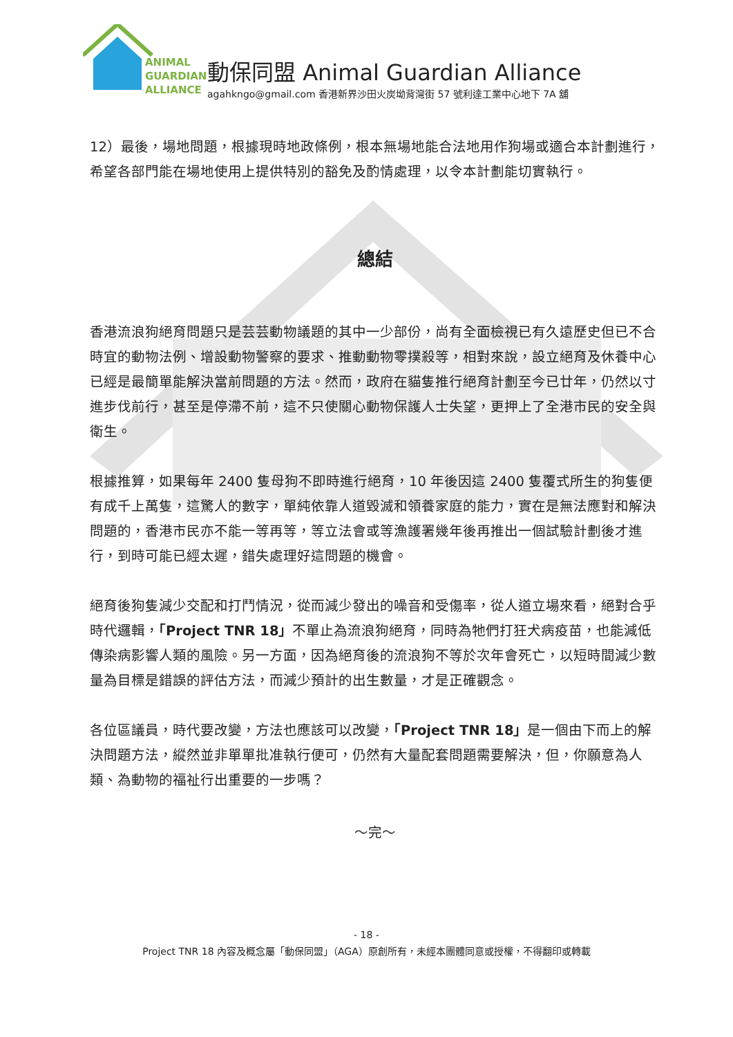ANIMAL
GUARDIAN
ALLIANCE
動保同盟 Animal Guardian Alliance
agahkngo@gmail.com 香港新界沙田火炭坳背灣街 57 號利達工業中心地下 7A 舖
12）最後，場地問題，根據現時地政條例，根本無場地能合法地用作狗場或適合本計劃進行，希望各部門能在場地使用上提供特別的豁免及酌情處理，以令本計劃能切實執行。
總結
香港流浪狗絕育問題只是芸芸動物議題的其中一少部份，尚有全面檢視已有久遠歷史但已不合時宜的動物法例、增設動物警察的要求、推動動物零撲殺等，相對來說，設立絕育及休養中心已經是最簡單能解決當前問題的方法。然而，政府在貓隻推行絕育計劃至今已廿年，仍然以寸進步伐前行，甚至是停滯不前，這不只使關心動物保護人士失望，更押上了全港市民的安全與衛生。
根據推算，如果每年 2400 隻母狗不即時進行絕育，10 年後因這 2400 隻覆式所生的狗隻便有成千上萬隻，這驚人的數字，單純依靠人道毀滅和領養家庭的能力，實在是無法應對和解決問題的，香港市民亦不能一等再等，等立法會或等漁護署幾年後再推出一個試驗計劃後才進行，到時可能已經太遲，錯失處理好這問題的機會。
絕育後狗隻減少交配和打鬥情況，從而減少發出的噪音和受傷率，從人道立場來看，絕對合乎時代邏輯，「Project TNR 18」不單止為流浪狗絕育，同時為牠們打狂犬病疫苗，也能減低傳染病影響人類的風險。另一方面，因為絕育後的流浪狗不等於次年會死亡，以短時間減少數量為目標是錯誤的評估方法，而減少預計的出生數量，才是正確觀念。
各位區議員，時代要改變，方法也應該可以改變，「Project TNR 18」是一個由下而上的解決問題方法，縱然並非單單批准執行便可，仍然有大量配套問題需要解決，但，你願意為人類、為動物的福祉行出重要的一步嗎？
～完～
- 18 -
Project TNR 18 內容及概念屬「動保同盟」（AGA）原創所有，未經本團體同意或授權，不得翻印或轉載